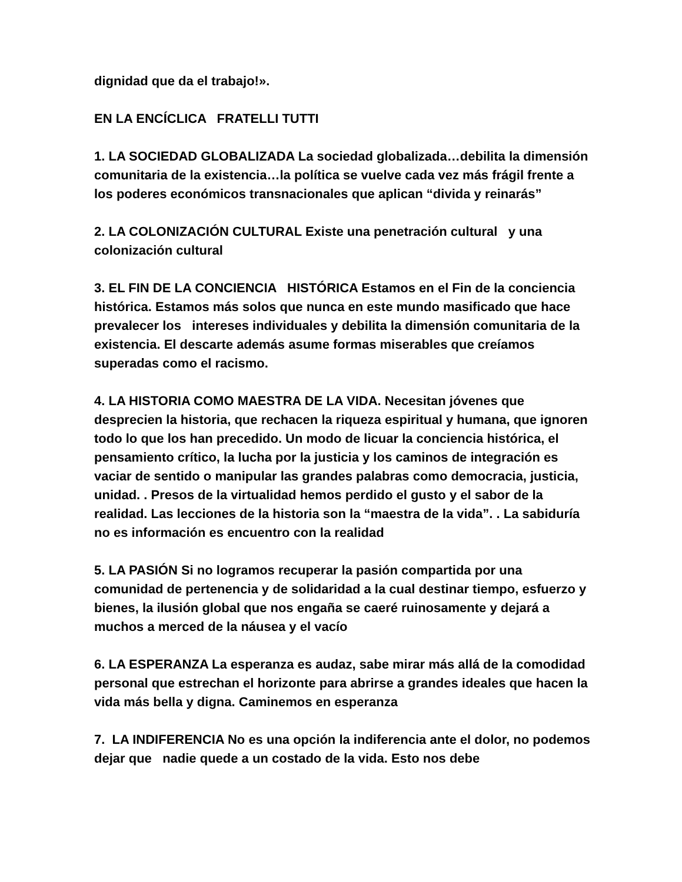dignidad que da el trabajo!».
EN LA ENCÍCLICA FRATELLI TUTTI
1. LA SOCIEDAD GLOBALIZADA La sociedad globalizada…debilita la dimensión comunitaria de la existencia…la política se vuelve cada vez más frágil frente a los poderes económicos transnacionales que aplican “divida y reinarás”
2. LA COLONIZACIÓN CULTURAL Existe una penetración cultural y una colonización cultural
3. EL FIN DE LA CONCIENCIA HISTÓRICA Estamos en el Fin de la conciencia histórica. Estamos más solos que nunca en este mundo masificado que hace prevalecer los intereses individuales y debilita la dimensión comunitaria de la existencia. El descarte además asume formas miserables que creíamos superadas como el racismo.
4. LA HISTORIA COMO MAESTRA DE LA VIDA. Necesitan jóvenes que desprecien la historia, que rechacen la riqueza espiritual y humana, que ignoren todo lo que los han precedido. Un modo de licuar la conciencia histórica, el pensamiento crítico, la lucha por la justicia y los caminos de integración es vaciar de sentido o manipular las grandes palabras como democracia, justicia, unidad. . Presos de la virtualidad hemos perdido el gusto y el sabor de la realidad. Las lecciones de la historia son la “maestra de la vida”. . La sabiduría no es información es encuentro con la realidad
5. LA PASIÓN Si no logramos recuperar la pasión compartida por una comunidad de pertenencia y de solidaridad a la cual destinar tiempo, esfuerzo y bienes, la ilusión global que nos engaña se caeré ruinosamente y dejará a muchos a merced de la náusea y el vacío
6. LA ESPERANZA La esperanza es audaz, sabe mirar más allá de la comodidad personal que estrechan el horizonte para abrirse a grandes ideales que hacen la vida más bella y digna. Caminemos en esperanza
7. LA INDIFERENCIA No es una opción la indiferencia ante el dolor, no podemos dejar que nadie quede a un costado de la vida. Esto nos debe